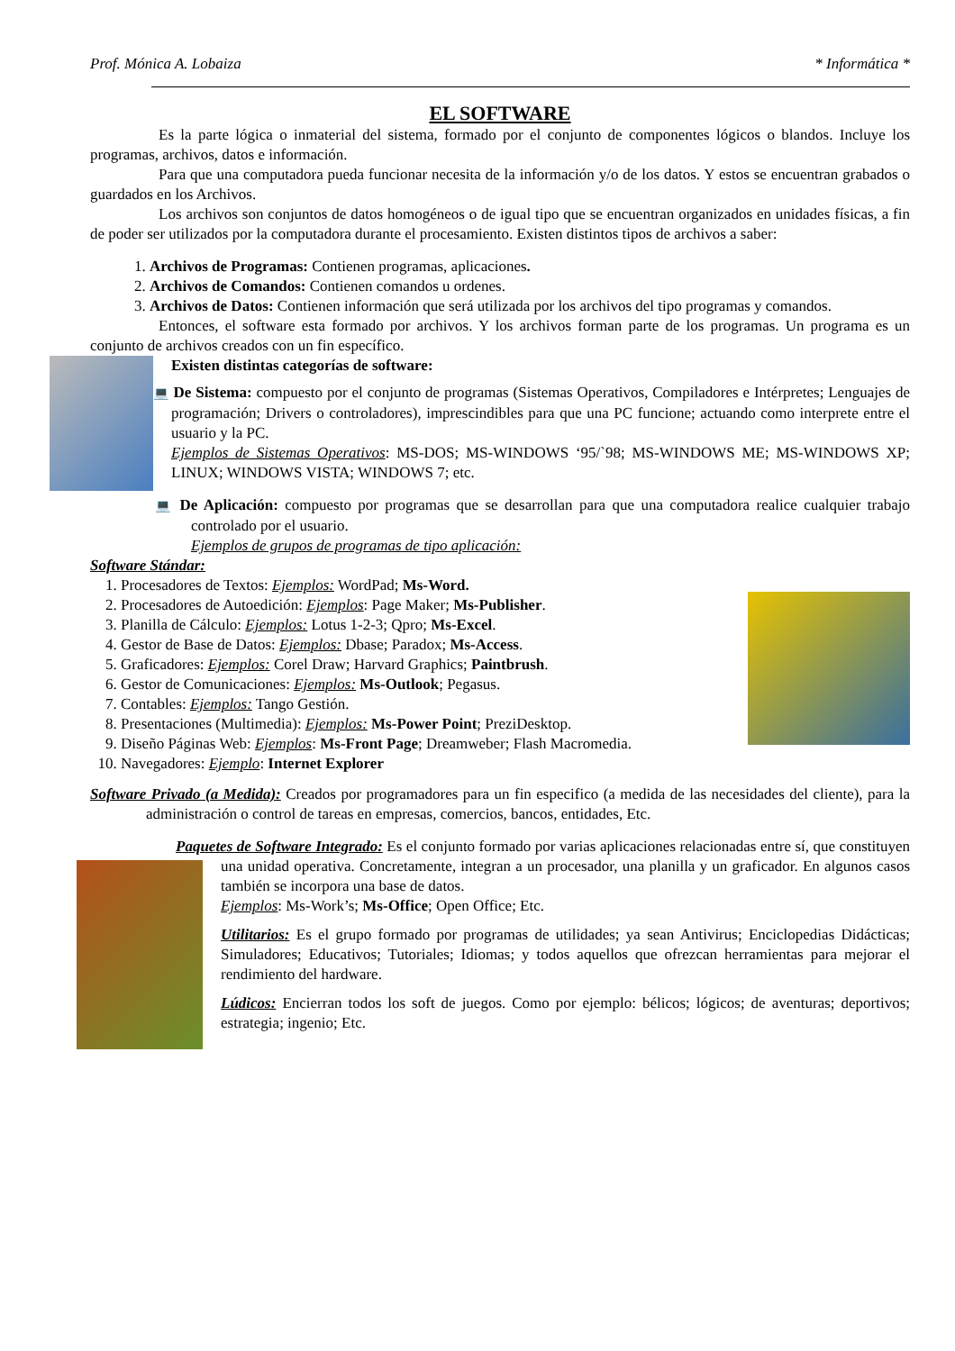Prof. Mónica A. Lobaiza * Informática *
EL SOFTWARE
Es la parte lógica o inmaterial del sistema, formado por el conjunto de componentes lógicos o blandos. Incluye los programas, archivos, datos e información.
Para que una computadora pueda funcionar necesita de la información y/o de los datos. Y estos se encuentran grabados o guardados en los Archivos.
Los archivos son conjuntos de datos homogéneos o de igual tipo que se encuentran organizados en unidades físicas, a fin de poder ser utilizados por la computadora durante el procesamiento. Existen distintos tipos de archivos a saber:
1. Archivos de Programas: Contienen programas, aplicaciones.
2. Archivos de Comandos: Contienen comandos u ordenes.
3. Archivos de Datos: Contienen información que será utilizada por los archivos del tipo programas y comandos.
Entonces, el software esta formado por archivos. Y los archivos forman parte de los programas. Un programa es un conjunto de archivos creados con un fin específico.
Existen distintas categorías de software:
💻 De Sistema: compuesto por el conjunto de programas (Sistemas Operativos, Compiladores e Intérpretes; Lenguajes de programación; Drivers o controladores), imprescindibles para que una PC funcione; actuando como interprete entre el usuario y la PC.
Ejemplos de Sistemas Operativos: MS-DOS; MS-WINDOWS ‘95/`98; MS-WINDOWS ME; MS-WINDOWS XP; LINUX; WINDOWS VISTA; WINDOWS 7; etc.
💻 De Aplicación: compuesto por programas que se desarrollan para que una computadora realice cualquier trabajo controlado por el usuario.
Ejemplos de grupos de programas de tipo aplicación:
Software Stándar:
1. Procesadores de Textos: Ejemplos: WordPad; Ms-Word.
2. Procesadores de Autoedición: Ejemplos: Page Maker; Ms-Publisher.
3. Planilla de Cálculo: Ejemplos: Lotus 1-2-3; Qpro; Ms-Excel.
4. Gestor de Base de Datos: Ejemplos: Dbase; Paradox; Ms-Access.
5. Graficadores: Ejemplos: Corel Draw; Harvard Graphics; Paintbrush.
6. Gestor de Comunicaciones: Ejemplos: Ms-Outlook; Pegasus.
7. Contables: Ejemplos: Tango Gestión.
8. Presentaciones (Multimedia): Ejemplos: Ms-Power Point; PreziDesktop.
9. Diseño Páginas Web: Ejemplos: Ms-Front Page; Dreamweber; Flash Macromedia.
10. Navegadores: Ejemplo: Internet Explorer
Software Privado (a Medida): Creados por programadores para un fin especifico (a medida de las necesidades del cliente), para la administración o control de tareas en empresas, comercios, bancos, entidades, Etc.
Paquetes de Software Integrado: Es el conjunto formado por varias aplicaciones relacionadas entre sí, que constituyen una unidad operativa. Concretamente, integran a un procesador, una planilla y un graficador. En algunos casos también se incorpora una base de datos.
Ejemplos: Ms-Work’s; Ms-Office; Open Office; Etc.
Utilitarios: Es el grupo formado por programas de utilidades; ya sean Antivirus; Enciclopedias Didácticas; Simuladores; Educativos; Tutoriales; Idiomas; y todos aquellos que ofrezcan herramientas para mejorar el rendimiento del hardware.
Lúdicos: Encierran todos los soft de juegos. Como por ejemplo: bélicos; lógicos; de aventuras; deportivos; estrategia; ingenio; Etc.